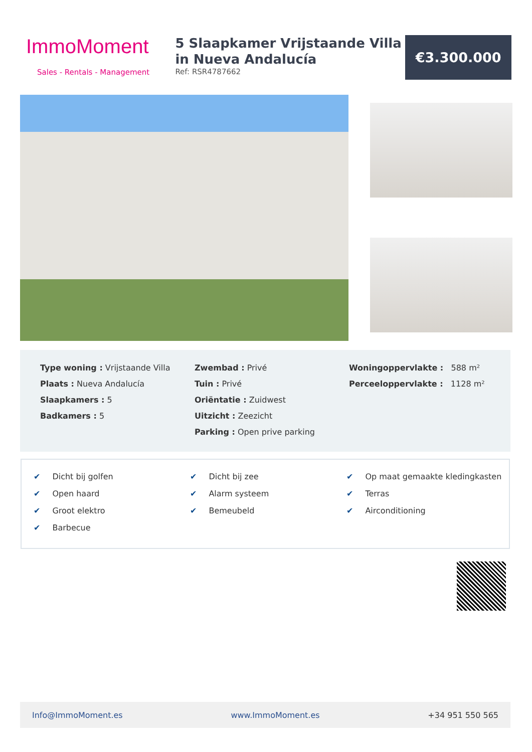ImmoMoment
Sales - Rentals - Management
5 Slaapkamer Vrijstaande Villa in Nueva Andalucía
Ref: RSR4787662
€3.300.000
Type woning : Vrijstaande Villa
Plaats : Nueva Andalucía
Slaapkamers : 5
Badkamers : 5
Zwembad : Privé
Tuin : Privé
Oriëntatie : Zuidwest
Uitzicht : Zeezicht
Parking : Open prive parking
Woningoppervlakte : 588 m²
Perceeloppervlakte : 1128 m²
✔ Dicht bij golfen
✔ Open haard
✔ Groot elektro
✔ Barbecue
✔ Dicht bij zee
✔ Alarm systeem
✔ Bemeubeld
✔ Op maat gemaakte kledingkasten
✔ Terras
✔ Airconditioning
Info@ImmoMoment.es www.ImmoMoment.es +34 951 550 565